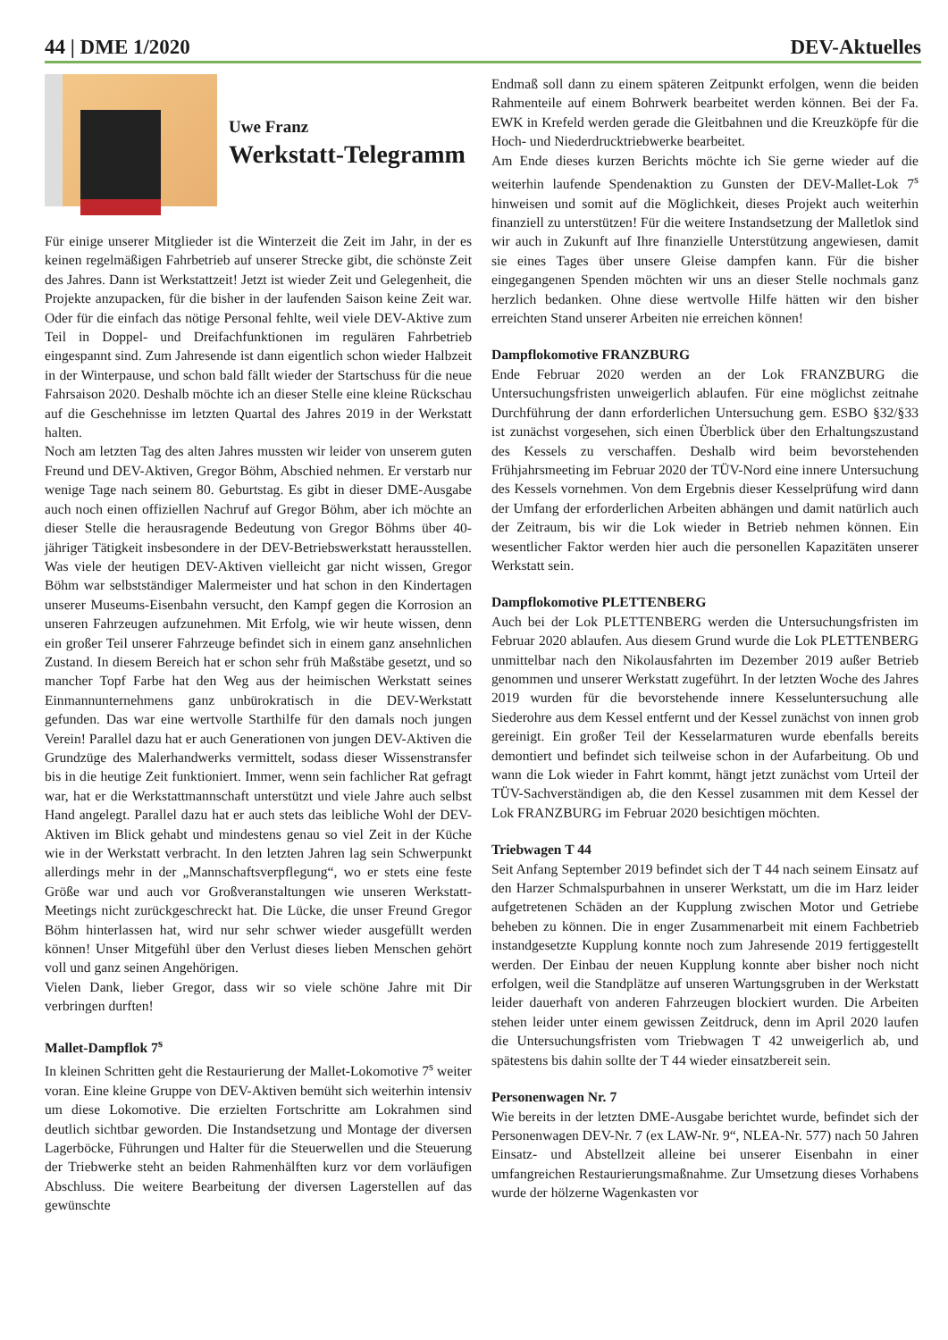44 | DME 1/2020 DEV-Aktuelles
Uwe Franz
Werkstatt-Telegramm
Für einige unserer Mitglieder ist die Winterzeit die Zeit im Jahr, in der es keinen regelmäßigen Fahrbetrieb auf unserer Strecke gibt, die schönste Zeit des Jahres. Dann ist Werkstattzeit! Jetzt ist wieder Zeit und Gelegenheit, die Projekte anzupacken, für die bisher in der laufenden Saison keine Zeit war. Oder für die einfach das nötige Personal fehlte, weil viele DEV-Aktive zum Teil in Doppel- und Dreifachfunktionen im regulären Fahrbetrieb eingespannt sind. Zum Jahresende ist dann eigentlich schon wieder Halbzeit in der Winterpause, und schon bald fällt wieder der Startschuss für die neue Fahrsaison 2020. Deshalb möchte ich an dieser Stelle eine kleine Rückschau auf die Geschehnisse im letzten Quartal des Jahres 2019 in der Werkstatt halten.
Noch am letzten Tag des alten Jahres mussten wir leider von unserem guten Freund und DEV-Aktiven, Gregor Böhm, Abschied nehmen. Er verstarb nur wenige Tage nach seinem 80. Geburtstag. Es gibt in dieser DME-Ausgabe auch noch einen offiziellen Nachruf auf Gregor Böhm, aber ich möchte an dieser Stelle die herausragende Bedeutung von Gregor Böhms über 40-jähriger Tätigkeit insbesondere in der DEV-Betriebswerkstatt herausstellen. Was viele der heutigen DEV-Aktiven vielleicht gar nicht wissen, Gregor Böhm war selbstständiger Malermeister und hat schon in den Kindertagen unserer Museums-Eisenbahn versucht, den Kampf gegen die Korrosion an unseren Fahrzeugen aufzunehmen. Mit Erfolg, wie wir heute wissen, denn ein großer Teil unserer Fahrzeuge befindet sich in einem ganz ansehnlichen Zustand. In diesem Bereich hat er schon sehr früh Maßstäbe gesetzt, und so mancher Topf Farbe hat den Weg aus der heimischen Werkstatt seines Einmannunternehmens ganz unbürokratisch in die DEV-Werkstatt gefunden. Das war eine wertvolle Starthilfe für den damals noch jungen Verein! Parallel dazu hat er auch Generationen von jungen DEV-Aktiven die Grundzüge des Malerhandwerks vermittelt, sodass dieser Wissenstransfer bis in die heutige Zeit funktioniert. Immer, wenn sein fachlicher Rat gefragt war, hat er die Werkstattmannschaft unterstützt und viele Jahre auch selbst Hand angelegt. Parallel dazu hat er auch stets das leibliche Wohl der DEV-Aktiven im Blick gehabt und mindestens genau so viel Zeit in der Küche wie in der Werkstatt verbracht. In den letzten Jahren lag sein Schwerpunkt allerdings mehr in der „Mannschaftsverpflegung“, wo er stets eine feste Größe war und auch vor Großveranstaltungen wie unseren Werkstatt-Meetings nicht zurückgeschreckt hat. Die Lücke, die unser Freund Gregor Böhm hinterlassen hat, wird nur sehr schwer wieder ausgefüllt werden können! Unser Mitgefühl über den Verlust dieses lieben Menschen gehört voll und ganz seinen Angehörigen.
Vielen Dank, lieber Gregor, dass wir so viele schöne Jahre mit Dir verbringen durften!
Mallet-Dampflok 7<sup>s</sup>
In kleinen Schritten geht die Restaurierung der Mallet-Lokomotive 7<sup>s</sup> weiter voran. Eine kleine Gruppe von DEV-Aktiven bemüht sich weiterhin intensiv um diese Lokomotive. Die erzielten Fortschritte am Lokrahmen sind deutlich sichtbar geworden. Die Instandsetzung und Montage der diversen Lagerböcke, Führungen und Halter für die Steuerwellen und die Steuerung der Triebwerke steht an beiden Rahmenhälften kurz vor dem vorläufigen Abschluss. Die weitere Bearbeitung der diversen Lagerstellen auf das gewünschte
Endmaß soll dann zu einem späteren Zeitpunkt erfolgen, wenn die beiden Rahmenteile auf einem Bohrwerk bearbeitet werden können. Bei der Fa. EWK in Krefeld werden gerade die Gleitbahnen und die Kreuzköpfe für die Hoch- und Niederdrucktriebwerke bearbeitet.
Am Ende dieses kurzen Berichts möchte ich Sie gerne wieder auf die weiterhin laufende Spendenaktion zu Gunsten der DEV-Mallet-Lok 7<sup>s</sup> hinweisen und somit auf die Möglichkeit, dieses Projekt auch weiterhin finanziell zu unterstützen! Für die weitere Instandsetzung der Malletlok sind wir auch in Zukunft auf Ihre finanzielle Unterstützung angewiesen, damit sie eines Tages über unsere Gleise dampfen kann. Für die bisher eingegangenen Spenden möchten wir uns an dieser Stelle nochmals ganz herzlich bedanken. Ohne diese wertvolle Hilfe hätten wir den bisher erreichten Stand unserer Arbeiten nie erreichen können!
Dampflokomotive FRANZBURG
Ende Februar 2020 werden an der Lok FRANZBURG die Untersuchungsfristen unweigerlich ablaufen. Für eine möglichst zeitnahe Durchführung der dann erforderlichen Untersuchung gem. ESBO §32/§33 ist zunächst vorgesehen, sich einen Überblick über den Erhaltungszustand des Kessels zu verschaffen. Deshalb wird beim bevorstehenden Frühjahrsmeeting im Februar 2020 der TÜV-Nord eine innere Untersuchung des Kessels vornehmen. Von dem Ergebnis dieser Kesselprüfung wird dann der Umfang der erforderlichen Arbeiten abhängen und damit natürlich auch der Zeitraum, bis wir die Lok wieder in Betrieb nehmen können. Ein wesentlicher Faktor werden hier auch die personellen Kapazitäten unserer Werkstatt sein.
Dampflokomotive PLETTENBERG
Auch bei der Lok PLETTENBERG werden die Untersuchungsfristen im Februar 2020 ablaufen. Aus diesem Grund wurde die Lok PLETTENBERG unmittelbar nach den Nikolausfahrten im Dezember 2019 außer Betrieb genommen und unserer Werkstatt zugeführt. In der letzten Woche des Jahres 2019 wurden für die bevorstehende innere Kesseluntersuchung alle Siederohre aus dem Kessel entfernt und der Kessel zunächst von innen grob gereinigt. Ein großer Teil der Kesselarmaturen wurde ebenfalls bereits demontiert und befindet sich teilweise schon in der Aufarbeitung. Ob und wann die Lok wieder in Fahrt kommt, hängt jetzt zunächst vom Urteil der TÜV-Sachverständigen ab, die den Kessel zusammen mit dem Kessel der Lok FRANZBURG im Februar 2020 besichtigen möchten.
Triebwagen T 44
Seit Anfang September 2019 befindet sich der T 44 nach seinem Einsatz auf den Harzer Schmalspurbahnen in unserer Werkstatt, um die im Harz leider aufgetretenen Schäden an der Kupplung zwischen Motor und Getriebe beheben zu können. Die in enger Zusammenarbeit mit einem Fachbetrieb instandgesetzte Kupplung konnte noch zum Jahresende 2019 fertiggestellt werden. Der Einbau der neuen Kupplung konnte aber bisher noch nicht erfolgen, weil die Standplätze auf unseren Wartungsgruben in der Werkstatt leider dauerhaft von anderen Fahrzeugen blockiert wurden. Die Arbeiten stehen leider unter einem gewissen Zeitdruck, denn im April 2020 laufen die Untersuchungsfristen vom Triebwagen T 42 unweigerlich ab, und spätestens bis dahin sollte der T 44 wieder einsatzbereit sein.
Personenwagen Nr. 7
Wie bereits in der letzten DME-Ausgabe berichtet wurde, befindet sich der Personenwagen DEV-Nr. 7 (ex LAW-Nr. 9“, NLEA-Nr. 577) nach 50 Jahren Einsatz- und Abstellzeit alleine bei unserer Eisenbahn in einer umfangreichen Restaurierungsmaßnahme. Zur Umsetzung dieses Vorhabens wurde der hölzerne Wagenkasten vor